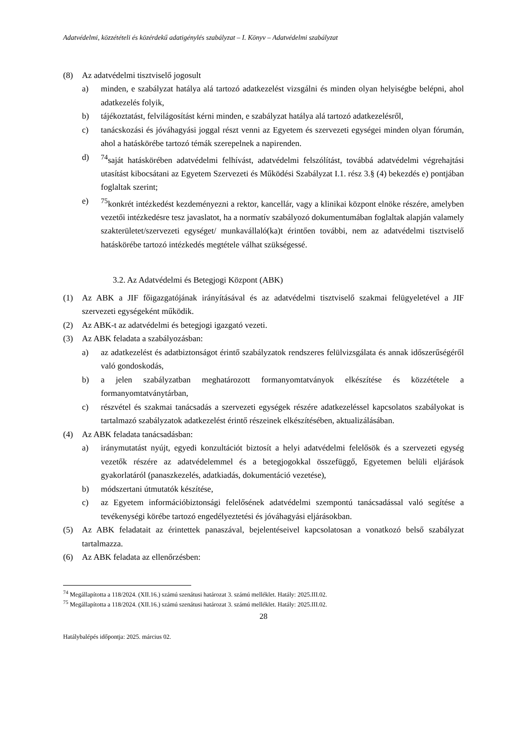Adatvédelmi, közzétételi és közérdekű adatigénylés szabályzat – I. Könyv – Adatvédelmi szabályzat
(8) Az adatvédelmi tisztviselő jogosult
a) minden, e szabályzat hatálya alá tartozó adatkezelést vizsgálni és minden olyan helyiségbe belépni, ahol adatkezelés folyik,
b) tájékoztatást, felvilágosítást kérni minden, e szabályzat hatálya alá tartozó adatkezelésről,
c) tanácskozási és jóváhagyási joggal részt venni az Egyetem és szervezeti egységei minden olyan fórumán, ahol a hatáskörébe tartozó témák szerepelnek a napirenden.
d) <sup>74</sup> saját hatáskörében adatvédelmi felhívást, adatvédelmi felszólítást, továbbá adatvédelmi végrehajtási utasítást kibocsátani az Egyetem Szervezeti és Működési Szabályzat I.1. rész 3.§ (4) bekezdés e) pontjában foglaltak szerint;
e) <sup>75</sup> konkrét intézkedést kezdeményezni a rektor, kancellár, vagy a klinikai központ elnöke részére, amelyben vezetői intézkedésre tesz javaslatot, ha a normatív szabályozó dokumentumában foglaltak alapján valamely szakterületet/szervezeti egységet/ munkavállaló(ka)t érintően további, nem az adatvédelmi tisztviselő hatáskörébe tartozó intézkedés megtétele válhat szükségessé.
3.2. Az Adatvédelmi és Betegjogi Központ (ABK)
(1) Az ABK a JIF főigazgatójának irányításával és az adatvédelmi tisztviselő szakmai felügyeletével a JIF szervezeti egységeként működik.
(2) Az ABK-t az adatvédelmi és betegjogi igazgató vezeti.
(3) Az ABK feladata a szabályozásban:
a) az adatkezelést és adatbiztonságot érintő szabályzatok rendszeres felülvizsgálata és annak időszerűségéről való gondoskodás,
b) a jelen szabályzatban meghatározott formanyomtatványok elkészítése és közzététele a formanyomtatványtárban,
c) részvétel és szakmai tanácsadás a szervezeti egységek részére adatkezeléssel kapcsolatos szabályokat is tartalmazó szabályzatok adatkezelést érintő részeinek elkészítésében, aktualizálásában.
(4) Az ABK feladata tanácsadásban:
a) iránymutatást nyújt, egyedi konzultációt biztosít a helyi adatvédelmi felelősök és a szervezeti egység vezetők részére az adatvédelemmel és a betegjogokkal összefüggő, Egyetemen belüli eljárások gyakorlatáról (panaszkezelés, adatkiadás, dokumentáció vezetése),
b) módszertani útmutatók készítése,
c) az Egyetem információbiztonsági felelősének adatvédelmi szempontú tanácsadással való segítése a tevékenységi körébe tartozó engedélyeztetési és jóváhagyási eljárásokban.
(5) Az ABK feladatait az érintettek panaszával, bejelentéseivel kapcsolatosan a vonatkozó belső szabályzat tartalmazza.
(6) Az ABK feladata az ellenőrzésben:
<sup>74</sup> Megállapította a 118/2024. (XII.16.) számú szenátusi határozat 3. számú melléklet. Hatály: 2025.III.02.
<sup>75</sup> Megállapította a 118/2024. (XII.16.) számú szenátusi határozat 3. számú melléklet. Hatály: 2025.III.02.
28
Hatálybalépés időpontja: 2025. március 02.